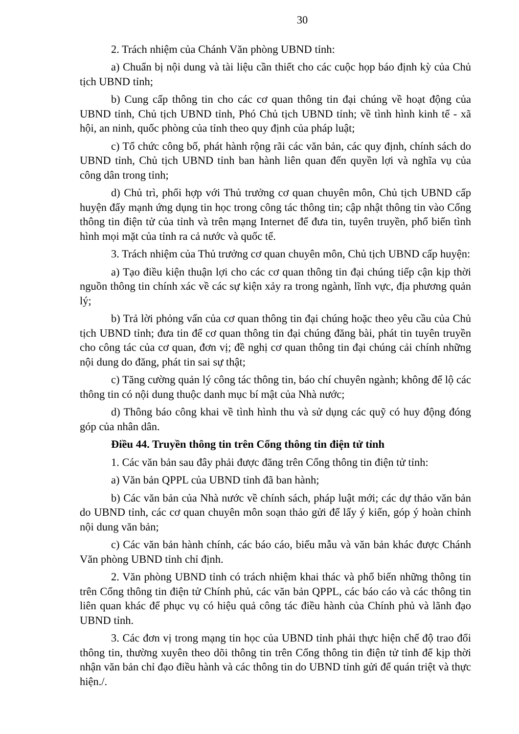30
2. Trách nhiệm của Chánh Văn phòng UBND tỉnh:
a) Chuẩn bị nội dung và tài liệu cần thiết cho các cuộc họp báo định kỳ của Chủ tịch UBND tỉnh;
b) Cung cấp thông tin cho các cơ quan thông tin đại chúng về hoạt động của UBND tỉnh, Chủ tịch UBND tỉnh, Phó Chủ tịch UBND tỉnh; về tình hình kinh tế - xã hội, an ninh, quốc phòng của tỉnh theo quy định của pháp luật;
c) Tổ chức công bố, phát hành rộng rãi các văn bản, các quy định, chính sách do UBND tỉnh, Chủ tịch UBND tỉnh ban hành liên quan đến quyền lợi và nghĩa vụ của công dân trong tỉnh;
d) Chủ trì, phối hợp với Thủ trưởng cơ quan chuyên môn, Chủ tịch UBND cấp huyện đẩy mạnh ứng dụng tin học trong công tác thông tin; cập nhật thông tin vào Cổng thông tin điện tử của tỉnh và trên mạng Internet để đưa tin, tuyên truyền, phổ biến tình hình mọi mặt của tỉnh ra cả nước và quốc tế.
3. Trách nhiệm của Thủ trưởng cơ quan chuyên môn, Chủ tịch UBND cấp huyện:
a) Tạo điều kiện thuận lợi cho các cơ quan thông tin đại chúng tiếp cận kịp thời nguồn thông tin chính xác về các sự kiện xảy ra trong ngành, lĩnh vực, địa phương quản lý;
b) Trả lời phỏng vấn của cơ quan thông tin đại chúng hoặc theo yêu cầu của Chủ tịch UBND tỉnh; đưa tin để cơ quan thông tin đại chúng đăng bài, phát tin tuyên truyền cho công tác của cơ quan, đơn vị; đề nghị cơ quan thông tin đại chúng cải chính những nội dung do đăng, phát tin sai sự thật;
c) Tăng cường quản lý công tác thông tin, báo chí chuyên ngành; không để lộ các thông tin có nội dung thuộc danh mục bí mật của Nhà nước;
d) Thông báo công khai về tình hình thu và sử dụng các quỹ có huy động đóng góp của nhân dân.
Điều 44. Truyền thông tin trên Cổng thông tin điện tử tỉnh
1. Các văn bản sau đây phải được đăng trên Cổng thông tin điện tử tỉnh:
a) Văn bản QPPL của UBND tỉnh đã ban hành;
b) Các văn bản của Nhà nước về chính sách, pháp luật mới; các dự thảo văn bản do UBND tỉnh, các cơ quan chuyên môn soạn thảo gửi để lấy ý kiến, góp ý hoàn chỉnh nội dung văn bản;
c) Các văn bản hành chính, các báo cáo, biểu mẫu và văn bản khác được Chánh Văn phòng UBND tỉnh chỉ định.
2. Văn phòng UBND tỉnh có trách nhiệm khai thác và phổ biến những thông tin trên Cổng thông tin điện tử Chính phủ, các văn bản QPPL, các báo cáo và các thông tin liên quan khác để phục vụ có hiệu quả công tác điều hành của Chính phủ và lãnh đạo UBND tỉnh.
3. Các đơn vị trong mạng tin học của UBND tỉnh phải thực hiện chế độ trao đổi thông tin, thường xuyên theo dõi thông tin trên Cổng thông tin điện tử tỉnh để kịp thời nhận văn bản chỉ đạo điều hành và các thông tin do UBND tỉnh gửi để quán triệt và thực hiện./.